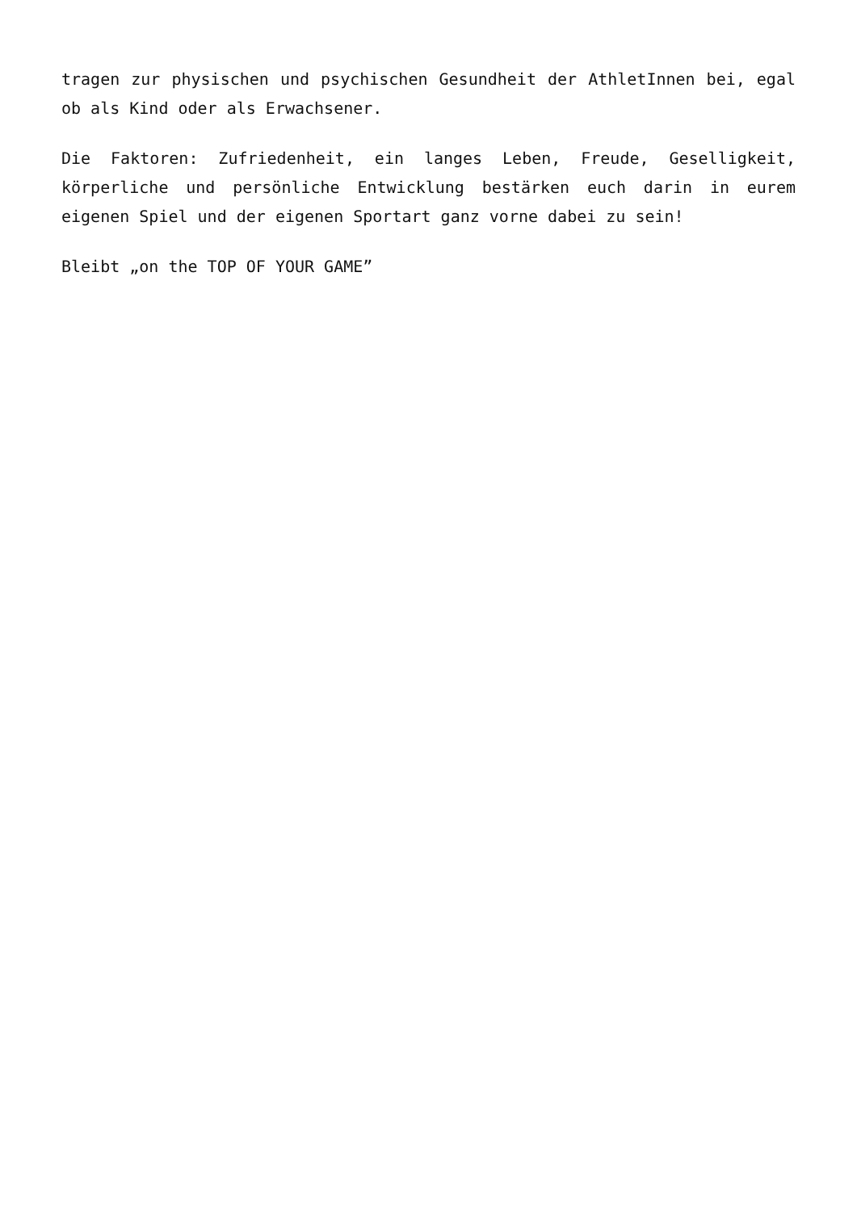tragen zur physischen und psychischen Gesundheit der AthletInnen bei, egal ob als Kind oder als Erwachsener.
Die Faktoren: Zufriedenheit, ein langes Leben, Freude, Geselligkeit, körperliche und persönliche Entwicklung bestärken euch darin in eurem eigenen Spiel und der eigenen Sportart ganz vorne dabei zu sein!
Bleibt „on the TOP OF YOUR GAME”